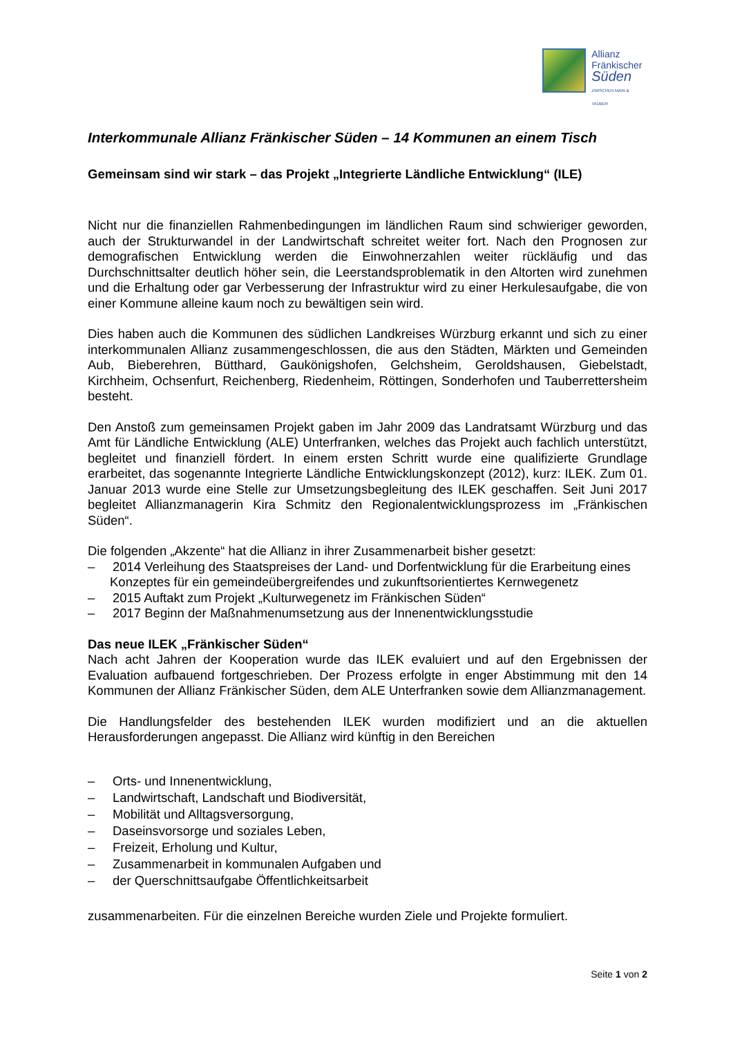Allianz
Fränkischer
Süden
ZWISCHEN MAIN & TAUBER
Interkommunale Allianz Fränkischer Süden – 14 Kommunen an einem Tisch
Gemeinsam sind wir stark – das Projekt „Integrierte Ländliche Entwicklung“ (ILE)
Nicht nur die finanziellen Rahmenbedingungen im ländlichen Raum sind schwieriger geworden, auch der Strukturwandel in der Landwirtschaft schreitet weiter fort. Nach den Prognosen zur demografischen Entwicklung werden die Einwohnerzahlen weiter rückläufig und das Durchschnittsalter deutlich höher sein, die Leerstandsproblematik in den Altorten wird zunehmen und die Erhaltung oder gar Verbesserung der Infrastruktur wird zu einer Herkulesaufgabe, die von einer Kommune alleine kaum noch zu bewältigen sein wird.
Dies haben auch die Kommunen des südlichen Landkreises Würzburg erkannt und sich zu einer interkommunalen Allianz zusammengeschlossen, die aus den Städten, Märkten und Gemeinden Aub, Bieberehren, Bütthard, Gaukönigshofen, Gelchsheim, Geroldshausen, Giebelstadt, Kirchheim, Ochsenfurt, Reichenberg, Riedenheim, Röttingen, Sonderhofen und Tauberrettersheim besteht.
Den Anstoß zum gemeinsamen Projekt gaben im Jahr 2009 das Landratsamt Würzburg und das Amt für Ländliche Entwicklung (ALE) Unterfranken, welches das Projekt auch fachlich unterstützt, begleitet und finanziell fördert. In einem ersten Schritt wurde eine qualifizierte Grundlage erarbeitet, das sogenannte Integrierte Ländliche Entwicklungskonzept (2012), kurz: ILEK. Zum 01. Januar 2013 wurde eine Stelle zur Umsetzungsbegleitung des ILEK geschaffen. Seit Juni 2017 begleitet Allianzmanagerin Kira Schmitz den Regionalentwicklungsprozess im „Fränkischen Süden“.
Die folgenden „Akzente“ hat die Allianz in ihrer Zusammenarbeit bisher gesetzt:
– 2014 Verleihung des Staatspreises der Land- und Dorfentwicklung für die Erarbeitung eines Konzeptes für ein gemeindeübergreifendes und zukunftsorientiertes Kernwegenetz
– 2015 Auftakt zum Projekt „Kulturwegenetz im Fränkischen Süden“
– 2017 Beginn der Maßnahmenumsetzung aus der Innenentwicklungsstudie
Das neue ILEK „Fränkischer Süden“
Nach acht Jahren der Kooperation wurde das ILEK evaluiert und auf den Ergebnissen der Evaluation aufbauend fortgeschrieben. Der Prozess erfolgte in enger Abstimmung mit den 14 Kommunen der Allianz Fränkischer Süden, dem ALE Unterfranken sowie dem Allianzmanagement.
Die Handlungsfelder des bestehenden ILEK wurden modifiziert und an die aktuellen Herausforderungen angepasst. Die Allianz wird künftig in den Bereichen
– Orts- und Innenentwicklung,
– Landwirtschaft, Landschaft und Biodiversität,
– Mobilität und Alltagsversorgung,
– Daseinsvorsorge und soziales Leben,
– Freizeit, Erholung und Kultur,
– Zusammenarbeit in kommunalen Aufgaben und
– der Querschnittsaufgabe Öffentlichkeitsarbeit
zusammenarbeiten. Für die einzelnen Bereiche wurden Ziele und Projekte formuliert.
Seite 1 von 2